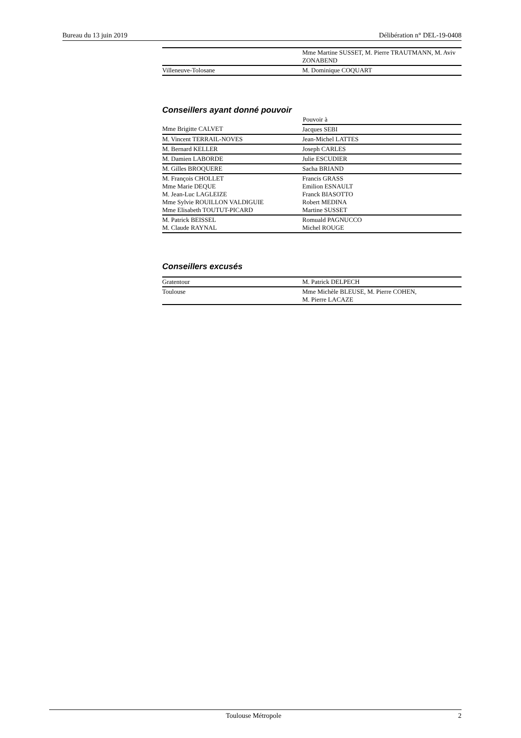Bureau du 13 juin 2019 Délibération n° DEL-19-0408
| | Mme Martine SUSSET, M. Pierre TRAUTMANN, M. Aviv ZONABEND |
| Villeneuve-Tolosane | M. Dominique COQUART |
Conseillers ayant donné pouvoir
| | Pouvoir à |
| --- | --- |
| Mme Brigitte CALVET | Jacques SEBI |
| M. Vincent TERRAIL-NOVES | Jean-Michel LATTES |
| M. Bernard KELLER | Joseph CARLES |
| M. Damien LABORDE | Julie ESCUDIER |
| M. Gilles BROQUERE | Sacha BRIAND |
| M. François CHOLLET Mme Marie DEQUE M. Jean-Luc LAGLEIZE Mme Sylvie ROUILLON VALDIGUIE Mme Elisabeth TOUTUT-PICARD | Francis GRASS Emilion ESNAULT Franck BIASOTTO Robert MEDINA Martine SUSSET |
| M. Patrick BEISSEL M. Claude RAYNAL | Romuald PAGNUCCO Michel ROUGE |
Conseillers excusés
| Gratentour | M. Patrick DELPECH |
| Toulouse | Mme Michèle BLEUSE, M. Pierre COHEN, M. Pierre LACAZE |
Toulouse Métropole 2